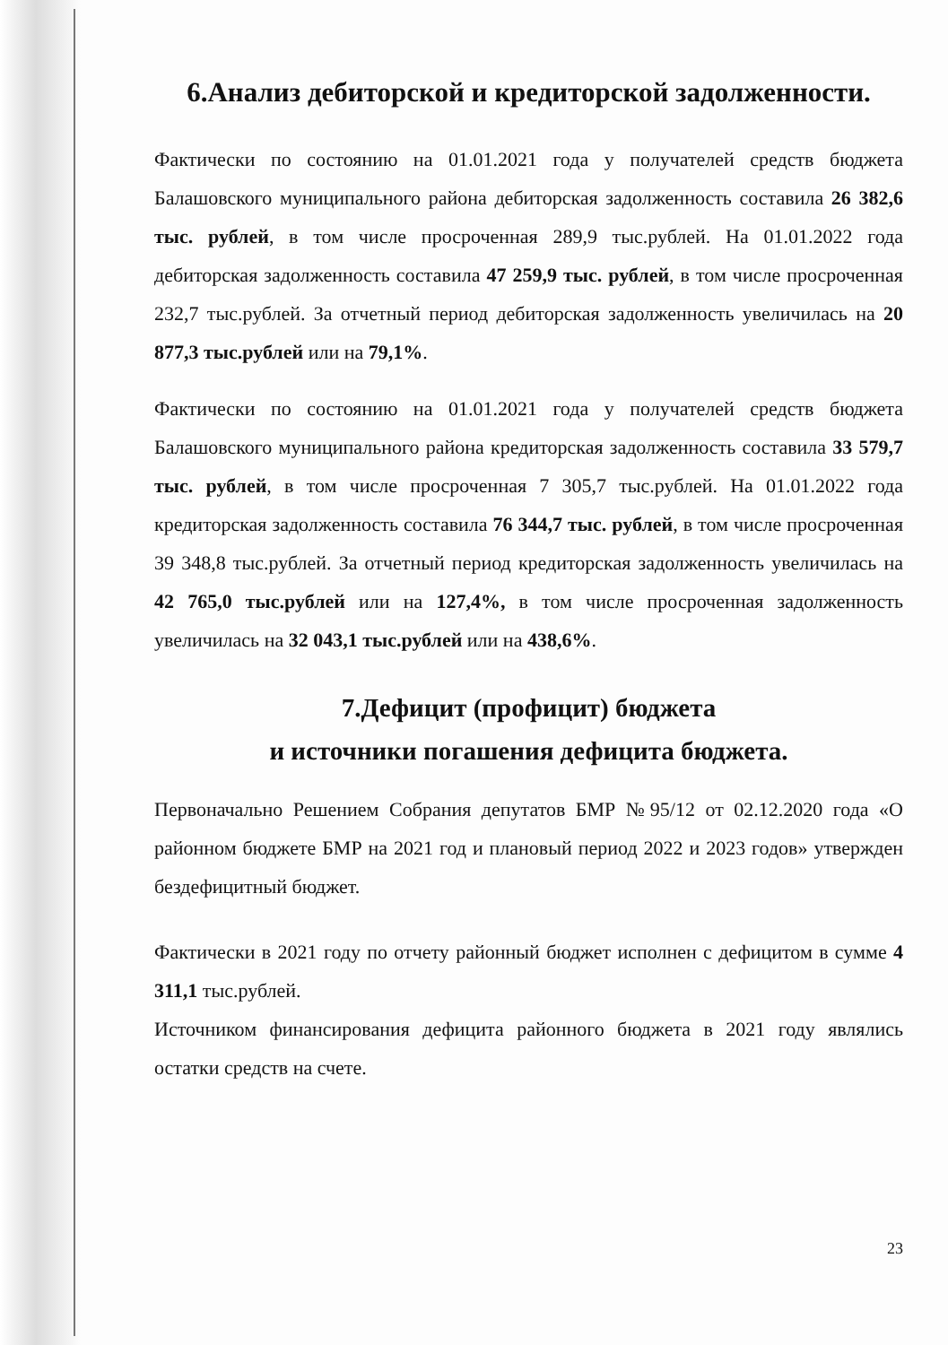6.Анализ дебиторской и кредиторской задолженности.
Фактически по состоянию на 01.01.2021 года у получателей средств бюджета Балашовского муниципального района дебиторская задолженность составила 26 382,6 тыс. рублей, в том числе просроченная 289,9 тыс.рублей. На 01.01.2022 года дебиторская задолженность составила 47 259,9 тыс. рублей, в том числе просроченная 232,7 тыс.рублей. За отчетный период дебиторская задолженность увеличилась на 20 877,3 тыс.рублей или на 79,1%.
Фактически по состоянию на 01.01.2021 года у получателей средств бюджета Балашовского муниципального района кредиторская задолженность составила 33 579,7 тыс. рублей, в том числе просроченная 7 305,7 тыс.рублей. На 01.01.2022 года кредиторская задолженность составила 76 344,7 тыс. рублей, в том числе просроченная 39 348,8 тыс.рублей. За отчетный период кредиторская задолженность увеличилась на 42 765,0 тыс.рублей или на 127,4%, в том числе просроченная задолженность увеличилась на 32 043,1 тыс.рублей или на 438,6%.
7.Дефицит (профицит) бюджета
и источники погашения дефицита бюджета.
Первоначально Решением Собрания депутатов БМР №95/12 от 02.12.2020 года «О районном бюджете БМР на 2021 год и плановый период 2022 и 2023 годов» утвержден бездефицитный бюджет.
Фактически в 2021 году по отчету районный бюджет исполнен с дефицитом в сумме 4 311,1 тыс.рублей.
Источником финансирования дефицита районного бюджета в 2021 году являлись остатки средств на счете.
23